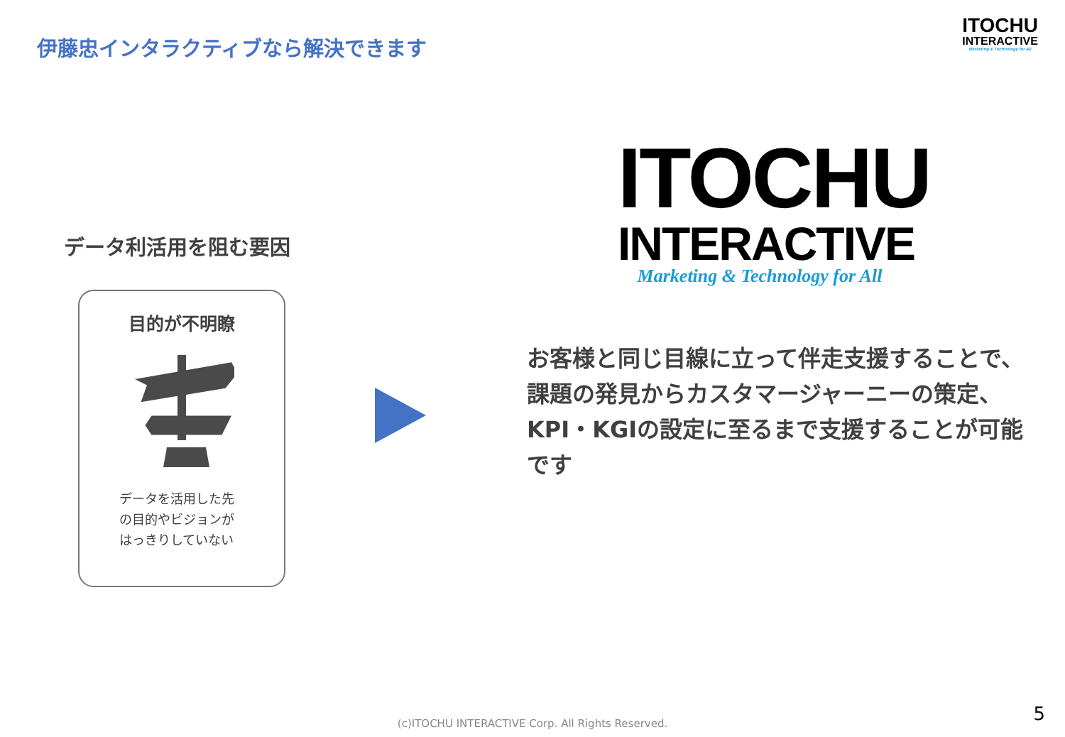伊藤忠インタラクティブなら解決できます
ITOCHU
INTERACTIVE
Marketing & Technology for All
データ利活用を阻む要因
目的が不明瞭
データを活用した先の目的やビジョンがはっきりしていない
ITOCHU
INTERACTIVE
Marketing & Technology for All
お客様と同じ目線に立って伴走支援することで、課題の発見からカスタマージャーニーの策定、KPI・KGIの設定に至るまで支援することが可能です
(c)ITOCHU INTERACTIVE Corp. All Rights Reserved. 5